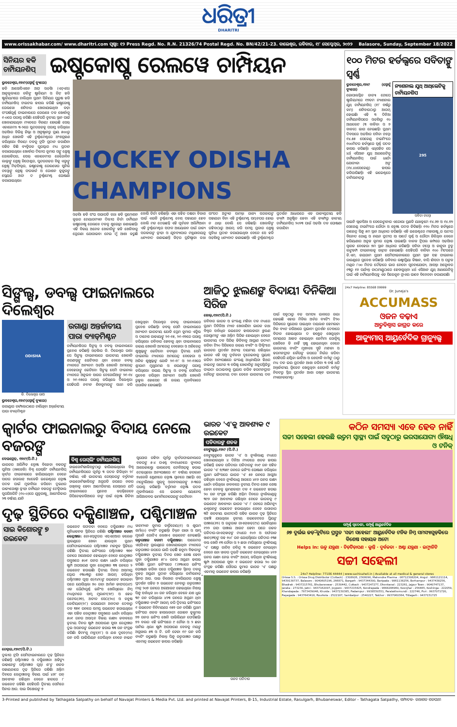ଧରିତ୍ରୀ
DHARITRI
www.orissakhabar.com/ www.dharitri.com ପୃଷ୍ଠା: ୧୨ Press Regd. No. R.N. 21326/74 Postal Regd. No. BN/42/21-23. ବାଲେଶ୍ୱର, ରବିବାର, ୧୮ ସେପ୍ଟେମ୍ବର, ୨୦୨୨ Balasore, Sunday, September 18/2022
ସିନିୟର ହକି ଚାମ୍ପିୟନଶିପ୍
ଇଷ୍ଟକୋଷ୍ଟ ରେଲୱେ ଚାମ୍ପିୟନ
ଭୁବନେଶ୍ୱର,୧୭।୯(ସ୍ପୋର୍ଟ୍ସ ବ୍ୟୁରୋ)
ହକି ଆସୋସିଏଶନ ଅଫ୍ ଓଡ଼ିଶା (ଏଚ୍‌ଏଓ) ଆନୁକୂଲ୍ୟରେ କଳିଙ୍ଗ ଷ୍ଟାଡିୟମ ଓ କିଟ୍ ହକି ଷ୍ଟାଡିୟମରେ ଚାଲିଥିବା ପ୍ରଥମ ସିନିୟର ପୁରୁଷ ହକି ଚାମ୍ପିୟନଶିପ୍ ଟାଇଟଲ ହାସଲ କରିଛି ଇଷ୍ଟକୋଷ୍ଟ ରେଲୱେ। ଶନିବାର ଖେଳାଯାଇଥିବା କଡ଼ା ସଂଘର୍ଷପୂର୍ଣ୍ଣ ଫାଇନାଲରେ ରେଲୱେ ଦଳ ଖୋର୍ଦ୍ଧାକୁ ୧-୦ରେ ପରାସ୍ତ କରିଛି। ସେହିପରି ତୃତୀୟ ସ୍ଥାନ ପାଇଁ ଖେଳାଯାଇଥିବା ମ୍ୟାଚରେ ବିଜୟୀ ହୋଇଛି ସେଲ୍ ଏକାଡେମୀ। ୩-୨ରେ ସୁନ୍ଦରଗଡ଼କୁ ପରାସ୍ତ କରିଥିଲା। ଓଡ଼ିଶାର ବିଭିନ୍ନ ଜିଲ୍ଲା ଓ ଅନୁଷ୍ଠାନରୁ ପ୍ରାୟ ୫୦୦ରୁ ଅଧିକ ଖେଳାଳି ଏହି ଟୁର୍ଣ୍ଣାମେଣ୍ଟରେ ଅଂଶଗ୍ରହଣ କରିଥିଲେ। ବିଜୟୀ ଦଳକୁ ଟ୍ରଫି ପ୍ରଦାନ କରାଯିବା ସହିତ କିଛି ବ୍ୟକ୍ତିଗତ ପୁରସ୍କାର ମଧ୍ୟ ପ୍ରଦାନ କରାଯାଇଥିଲା। ଖୋର୍ଦ୍ଧାର ଦିଲୀପ କୁମାର ସଙ୍କୁ ଶ୍ରେଷ୍ଠ ଗୋଲକିପର, ସେଲ୍ ଏକାଡେମୀର କେରୋବିନ ଲାକ୍ରାଙ୍କୁ ଶ୍ରେଷ୍ଠ ଡିଫେଣ୍ଡର, ସୁନ୍ଦରଗଡ଼ର ବିଜୁ ଏକ୍କାଙ୍କୁ ଶ୍ରେଷ୍ଠ ମିଡ୍‌ଫିଲ୍ଡର, ଇଷ୍ଟକୋଷ୍ଟ ରେଲୱେର ସୁନିଲ ଟପ୍ପୋଙ୍କୁ ଶ୍ରେଷ୍ଠ ଫରୱାର୍ଡ ଓ ରୋଶନ କୁଜୁରଙ୍କୁ ପ୍ଲେୟର ଅଫ ଦ ଟୁର୍ଣ୍ଣାମେଣ୍ଟ ଘୋଷଣା କରାଯାଇଥିଲା।
HOCKEY ODISHA CHAMPIONS
ଓଡ଼ିଶା ହକି ସଂଘ ସଭାପତି ତଥା ହକି ପ୍ରମୋଶନ କୁଇର ଚେୟାରମ୍ୟାନ ଦିଲୀପ ତିର୍କୀ ଚାମ୍ପିୟନ ଇଷ୍ଟକୋଷ୍ଟ ରେଲୱେ ଦଳକୁ ଶୁଭେଚ୍ଛା ଜଣାଇଛନ୍ତି। ଏହି ବିଜୟ ଅନେକ ଖେଳାଳିଙ୍କୁ ହକି ଖେଳିବାକୁ ପ୍ରେରଣା ଯୋଗାଇବା ନେଇ ମୁଁ ଆଶା କରୁଛି ବୋଲି ତିର୍କୀ କହିଛନ୍ତି। ଏହା ସହିତ ଦକ୍ଷତା ବିକାଶ ପାଇଁ ଏଭଳି ଟୁର୍ଣ୍ଣାମେଣ୍ଟ ବେଶ୍ ସହାୟକ ହେବ ବୋଲି ମତ ଦେଇଛନ୍ତି ଏହି ପୂର୍ବତନ ଅଲିମ୍ପିଆନ। ଏହି ଟୁର୍ଣ୍ଣାମେଣ୍ଟର ସଫଳ ଆୟୋଜନ ପାଇଁ ରାଜ୍ୟ ସରକାରଙ୍କ କ୍ରୀଡ଼ା ଓ ଯୁବବ୍ୟାପାର ମନ୍ତ୍ରଣାଳୟକୁ ଧନ୍ୟବାଦ ଜଣାଇଛନ୍ତି କିଟ୍‌ର ପ୍ରତିଷ୍ଠାତା ତଥା ସାଂସଦ ଅଚ୍ୟୁତ ସାମନ୍ତ। ରାଜ୍ୟ ସରକାରଙ୍କ ସହାୟତା ବିନା ଏହି ଟୁର୍ଣ୍ଣାମେଣ୍ଟ ସମ୍ଭବପର ହୋଇ ନ ଥାନ୍ତା ବୋଲି ସେ କହିଛନ୍ତି। ଖେଳାଳିଙ୍କ ରହିବାଠାରୁ ଆରମ୍ଭ କରି ସମସ୍ତ ପ୍ରକାର ଶ୍ରେଷ୍ଠ ସୁବିଧା ପ୍ରଦାନ କରାଯାଇଥିବା ବେଳେ ସେ ହକି ଓଡ଼ିଶାକୁ ଧନ୍ୟବାଦ ଜଣାଇଛନ୍ତି। ଏହି ଟୁର୍ଣ୍ଣାମେଣ୍ଟର ପ୍ରଦର୍ଶନ ଆଧାରରେ ଏକ ରାଜ୍ୟସ୍ତରୀୟ ହକି କ୍ୟାମ୍ପ ଅନୁଷ୍ଠିତ ହେବ। ଏହି କ୍ୟାମ୍ପରୁ ଜାତୀୟ ଚାମ୍ପିୟନଶିପ୍ ୨୦୨୩ ପାଇଁ ଓଡ଼ିଶା ଦଳ ଘୋଷଣା କରାଯିବ।
୧୦୦ ମିଟର ହର୍ଡଲ୍ସରେ ସବିତାଙ୍କୁ ସ୍ୱର୍ଣ୍ଣ
ଭୁବନେଶ୍ୱର,୧୭।୯ (ସ୍ପୋର୍ଟ୍ସ ବ୍ୟୁରୋ)
ଭୋପାଲସ୍ଥିତ ତାତ୍ୟା ଟୋପେ ଷ୍ଟାଡିୟମରେ ୧୭ତମ ନ୍ୟାଶନାଲ ଯୁଥ୍ ଚାମ୍ପିୟନଶିପ୍ (୧୮ ବର୍ଷରୁ କମ୍) ଶନିବାରଠାରୁ ଆରମ୍ଭ ହୋଇଛି। ଏହି ୩ ଦିନିଆ ଚାମ୍ପିୟନଶିପରେ ଓଡ଼ିଶାରୁ ୧୦ ଆଥଲେଟ (୩ ବାଳିକା ଓ ୭ ବାଳକ) ଭାଗ ନେଇଛନ୍ତି। ପ୍ରଥମ ଦିବସରେ ଓଡ଼ିଶାର ସବିତା ଟପ୍ପୋ ୧୪.୫୫ ସେକେଣ୍ଡ ଟାଇମିଂରେ ୧୦୦ମିଟର ହର୍ଡଲ୍ସରେ ସ୍ୱର୍ଣ୍ଣ ପଦକ ହାସଲ କରିଛନ୍ତି। ଏଥିସହିତ ସେ ୪ର୍ଥ ଏସିଆନ ଯୁଥ୍ ଆଥଲେଟିକ୍ସ ଚାମ୍ପିୟନଶିପ୍ ପାଇଁ ଧାର୍ଯ୍ୟ ଯୋଗ୍ୟତା ଅଙ୍କ (୧୪.୪୪ସେକେଣ୍ଡ) ହାସଲ କରିପାରିଛନ୍ତି। ଏହି ଇଭେଣ୍ଟରେ ତାମିଲନାଡ଼ୁର
ନ୍ୟାଶନାଲ ଯୁଥ୍ ଆଥ୍‌ଲେଟିକ୍ସ ଚାମ୍ପିୟନଶିପ
295
ସବିତା ଟପ୍ପୋ
ସାଇନି ଗ୍ଲାଡସିଆ ଓ ତେଲେଙ୍ଗାନାର ଏରୋଲା ପ୍ରଣତି ଯଥାକ୍ରମେ ୧୪.୬୭ ଓ ୧୪.୭୨ ସେକେଣ୍ଡ ଟାଇମିଂରେ ରୌପ୍ୟ ଓ ବ୍ରୋଞ୍ଜ ପଦକ ଜିତିଛନ୍ତି। ୧୧୦ ମିଟର ହର୍ଡଲ୍ସରେ ରାଜେନ୍ଦ୍ର ସିନ୍ଧୁ ୫ମ ସ୍ଥାନ ଅଧିକାର କରିଛନ୍ତି। ଏହି ଇଭେଣ୍ଟରେ ମହାରାଷ୍ଟ୍ରର ସନ୍ଦୀପ ବିନୋଦ ଗୋଣ୍ଡ ଓ ନୟନ ପ୍ରଦୀପ ସା ସାର୍ଦ୍ଦେ ସ୍ୱର୍ଣ୍ଣ ଓ ରୌପ୍ୟ ଜିତିଥିବା ବେଳେ ହରିୟାଣାର ଅନୁଜ କୁମାର ବ୍ରୋଞ୍ଜ ପାଇଛନ୍ତି। ବାଳକ ଟ୍ରିପଲ ଜମ୍ପରେ ଓଡ଼ିଶାର ସ୍ୱାଗତ ବେହେରା ୭ମ ସ୍ଥାନ ଅଧିକାର କରିଛନ୍ତି। ସବିତା ଟପ୍ପୋ ଓ ଜାନୁକା ଟୁଡୁ ଲଙ୍ଗଜମ୍ପ ଫାଇନାଲକୁ ଉନ୍ନୀତ ହୋଇଛନ୍ତି। ସେହିପରି ବାଳିକା ୧୦୦ ମିଟରରେ ଡି.ଏମ୍. ଜୟରାମ ପ୍ରଥମ ସେମିଫାଇନାଲରେ ପ୍ରଥମ ସ୍ଥାନ ସହ ଫାଇନାଲ ରାଉଣ୍ଡରେ ପ୍ରବେଶ କରିଛନ୍ତି। ରବିବାର ଲକ୍ଷ୍ମୀପ୍ରିୟା କିଷାନ, ବାପି ହାଁସଦା ଓ ପଙ୍କଜ ମଣ୍ଡଳ ୮୦୦ ମିଟର ଦୌଡ଼ରେ ଭାଗ ନେବେ। ସୂଚନାଯୋଗ୍ୟ, ଆସନ୍ତା ଅକ୍ଟୋବର ୧୩ରୁ ୧୬ ପର୍ଯ୍ୟନ୍ତ କାଠମାଣ୍ଡୁଠାରେ ହେବାକୁଥିବା ୪ର୍ଥ ଏସିଆନ ଯୁଥ୍ ଆଥଲେଟିକ୍ସ ପାଇଁ ଏହି ଚାମ୍ପିୟନଶିପ୍‌କୁ ଏକ ସିଲେକ୍ସନ ଟ୍ରାଏଲ ଭାବେ ବିବେଚନା କରାଯାଉଛି।
ସିଙ୍ଗଲ୍ସ, ଡବଲ୍ସ ଫାଇନାଲରେ ଦିଲେଶ୍ୱର
ODISHA
କି. ଦିଲେଶ୍ୱର ରାଓ
ଭୁବନେଶ୍ୱର,୧୭।୯(ସ୍ପୋର୍ଟ୍ସ ବ୍ୟୁରୋ)
ଉଗାଣ୍ଡାର କାମ୍ପାଲାଠାରେ ଚାଲିଥିବା ଅନ୍ତର୍ଜାତୀୟ ପାରା ବ୍ୟାଡ୍‌ମିଣ୍ଟନ
ଉଗାଣ୍ଡା ଅନ୍ତର୍ଜାତୀୟ ପାରା ବ୍ୟାଡ୍‌ମିଣ୍ଟନ
ଚାମ୍ପିୟନଶିପର ସିଙ୍ଗଲ୍ସ ଓ ଡବଲ୍ସ ଫାଇନାଲରେ ପ୍ରବେଶ କରିଛନ୍ତି ଓଡ଼ିଶାର କି. ଦିଲେଶ୍ୱର ରାଓ। ସେ ସିଙ୍ଗଲ୍ସ ଫାଇନାଲରେ ଭାରତୀୟ ଖେଳାଳି ଶରଣପ୍ପାଙ୍କୁ ଭେଟିବାର ଥିବା ବେଳେ ଡବଲ୍ସ ମ୍ୟାଚରେ ଅନ୍ୟତମ ଓଡ଼ିଆ ଖେଳାଳି ଅମରେନ୍ଦ୍ର ବେହେରାଙ୍କୁ ଭେଟିବେ। ସିଙ୍ଗଲ୍ସ ସେମି ଫାଇନାଲ ମ୍ୟାଚରେ ଅନୁଭବ ସାଗର ଟେଗୋରିଆଙ୍କୁ ୨୧-୧୪ ଓ ୨୧-୧୫ରେ ପରାସ୍ତ କରିଥିଲେ ଦିଲେଶ୍ୱର। ସେହିପରି ନବୀନ ଶିବକୁମାରଙ୍କୁ ସାଥୀ କରି ଖେଳୁଥିବା ଦିଲେଶ୍ୱର ଡବଲ୍ସ ଫାଇନାଲରେ ପ୍ରବେଶ କରିଛନ୍ତି। ଡବଲ୍ସ ସେମି ଫାଇନାଲରେ ଅନ୍ୟତମ ଭାରତୀୟ ଯୋଡି ପ୍ରେମ କୁମାର ଏକ୍କିଲ ଓ ଦାନେଶ ରାଜାୟାଙ୍କୁ ୨୧-୧୫, ୨୧-୧୭ରେ ପରାସ୍ତ କରିଥିଲେ। ରବିବାର ହେବାକୁ ଥିବା ଫାଇନାଲରେ ଉଭୟ ଖେଳାଳି ଅମରେନ୍ଦ୍ର ବେହେରା ଓ ଅଜିତେନ୍ଦ୍ର ଶୁଖୁଲ୍ଲାଙ୍କୁ ଭେଟିବେ। ଡବଲ୍ସର ଦ୍ୱିତୀୟ ସେମି ଫାଇନାଲ ମ୍ୟାଚରେ ଅମରେନ୍ଦ୍ର ବେହେରା ଓ ଅଜିତ ଶୁଖୁଲ୍ଲାଙ୍କ ଯୋଡି ୨୧-୧୮ ଓ ୨୧-୧୬ରେ ଶ୍ରୀରାମ ମୁଥୁରମଣ ଓ ଶରଣପ୍ପାଙ୍କୁ ପରାସ୍ତ କରିଥିଲେ। ଉଭୟ ସିଙ୍ଗଲ୍ସ ଓ ଡବଲ୍ସ ସେମିରେ ପ୍ରବେଶ କରିଥିବା ଅନ୍ୟତମ ଓଡ଼ିଆ ଖେଳାଳି ରୁହୁଲ ହୋସେନ୍ ଖାଁ ଉଭୟ ମୁକାବିଲାରେ ପରାଜିତ ହୋଇଛନ୍ତି।
ଆଜିଠୁ ଝୁଲଣଙ୍କ ବିଦାୟୀ ଦିନିକିଆ ସିରିଜ
ହୋଭ୍,୧୭।୯(ପି.ଟି.)
ରବିବାର ଭାରତ ଓ ଇଂଲଣ୍ଡ ମହିଳା ଦଳ ମଧ୍ୟରେ ପ୍ରଥମ ଦିନିକିଆ ମ୍ୟାଚ ଖେଳାଯିବ। ଭାରତ ତଥା ବିଶ୍ୱର ସର୍ବାଧିକ ଉଇକେଟ ହାସଲକାରୀ ଝୁଲଣ ଗୋସ୍ୱାମୀଙ୍କ ଏହା ଅନ୍ତିମ ସିରିଜ ହୋଇଥିବା ବେଳେ ଭାରତୀୟ ଦଳ ସିରିଜ୍ ଜିତିବାକୁ ଆପ୍ରାଣ ଉଦ୍ୟମ କରିବ। ଟି୨୦ ସିରିଜରେ ଉଭୟ ବ୍ୟାଟିଂ ଓ ଫିଲ୍ଡିଂରେ ଭାରତର ପ୍ରଦର୍ଶନ ଅତ୍ୟନ୍ତ ଦୟନୀୟ ରହିଥିଲା। ଭାରତ ଏହି ସବୁ ଦୁର୍ବଳତା ଦୂରେଇବାକୁ ପ୍ରୟାସ କରିବ। ଅନ୍ୟପକ୍ଷରେ ଇଂଲଣ୍ଡ ଅଧିନାୟିକା ହିଥର ନାଇଟଙ୍କ ସମେତ ୩ ବରିଷ୍ଠ ଖେଳାଳିଙ୍କ ଅନୁପସ୍ଥିତିରୁ ଫାଇଦା ଉଠାଇବାକୁ ପ୍ରୟାସ କରିବ ହରମନପ୍ରୀତ କୌରଙ୍କ ଭାରତୀୟ ଦଳ। ତେବେ ଭାରତୀୟ ଦଳ ପାଇଁ ସବୁଠାରୁ ବଡ଼ ସମସ୍ୟା ଭାବରେ ଉଭା ହୋଇଛି ଏହାର ମିଡିଲ ଅର୍ଡର ବ୍ୟାଟିଂ। ଟି୨୦ ସିରିଜରେ ସୁଯୋଗ ପାଇଥିବା ଦୟଲାନ ହେମଲତା ନିଜ ବ୍ୟାଟ କରିଆରେ ପ୍ରଭାବୀ ପ୍ରଦର୍ଶନ ଦେବାରେ ବିଫଳ ହୋଇଥିଲେ। ଦ ହଣ୍ଡ୍ରେଡ୍ ଖେଳୁଥିବା ସମୟରେ ଆହତ ହୋଇଥିବା ଜେମିମା ରୋଡ୍ରିଗ୍ସ ଖେଳିବେ କି ନାହିଁ ସ୍ପଷ୍ଟ ହୋଇନଥିବା ବେଳେ ଭାରତୀୟ ବ୍ୟାଟିଂ ମୁଖ୍ୟତଃ ସ୍ମୃତି ମନ୍ଧାନା ଓ ହରମନପ୍ରୀତ କୌରଙ୍କ ଉପରେ ନିର୍ଭର କରିବ। ସେହିପରି ଯସ୍ତିକା ଭାଟିଆ ଓ ଶେଫାଳି ବର୍ମାଙ୍କ ଠାରୁ ମଧ୍ୟ ଦଳ ଭଲ ପ୍ରଦର୍ଶନ ଆଶା କରିବ। ୩ ବର୍ଷ ଧରି ଅନ୍ତର୍ଜାତୀୟ କ୍ରିକେଟ ଖେଳୁଥିବା ଶେଫାଳି ବର୍ମାଙ୍କ ନିକଟରୁ ସ୍ଥିର ପ୍ରଦର୍ଶନ ଆଶା ରଖିବ ଭାରତୀୟ ମ୍ୟାନେଜମେଣ୍ଟ।
24x7 Helpline: 85568 09999
Dr. Juneja's
ACCUMASS
ଓଜନ ବଢ଼ାଏ
ଆତ୍ମବିଶ୍ୱାସ ଜାଗ୍ରତ କରେ
ଆକ୍ୟୁମାସ୍ ଆୟୁର୍ବେଦିକ ଗ୍ରାନ୍ୟୁଲ୍ସ
କ୍ୱାର୍ଟର ଫାଇନାଲରୁ ବିଦାୟ ନେଲେ ବଜରଙ୍ଗ
ବେଲଗ୍ରେଡ୍, ୧୭।୯(ପି.ଟି.)
ଭାରତର ଅଲିମ୍ପିକ ବ୍ରୋଞ୍ଜ ବିଜେତା ବଜରଙ୍ଗ ପୁନିଆ (୬୫କେଜି) ବିଶ୍ୱ ରେସ୍‌ଲିଂ ଚାମ୍ପିୟନଶିପ୍ କ୍ୱାର୍ଟର ଫାଇନାଲରେ ହାରିଯାଇଥିବା ବେଳେ ସାଗର ଜଗଲାନ୍ ୭୪କେଜି ଇଭେଣ୍ଟରେ ବ୍ରୋଞ୍ଜ ପଦକ ପାଇଁ ମୁକାବିଲା କରିବେ। ଦୁଇଥର ରାଜ୍ୟଗୋଷ୍ଠୀ କ୍ରୀଡ଼ା ଚାମ୍ପିୟନ ବଜରଙ୍ଗ ଟେକ୍ନିକାଲ ସୁପରିଅରିଟି (୧୦-୦)ରେ ଯୁକ୍ତରାଷ୍ଟ୍ର ଆମେରିକାର ୨୩ ବର୍ଷୀୟ ଯାନି
ବିଶ୍ୱ ରେସ୍‌ଲିଂ ଚାମ୍ପିୟନଶିପ୍
ଡାଇକୋମିହାଲିସଙ୍କଠାରୁ ହାରିଯାଇଥିଲେ। ବିଶ୍ୱ ଚାମ୍ପିୟନଶିପରେ ପୂର୍ବରୁ ୩ ପଦକ ଜିତିଥିବା ୨୮ ବର୍ଷୀୟ ଏହି ଭାରତୀୟ ରେସ୍‌ଲରଙ୍କ ବର୍ତ୍ତମାନ ଡାଇକୋମିହାଲିସଙ୍କ ଅଗ୍ରଗତି ଉପରେ ନଜର ରଖିବାକୁ ହେବ। ଆମେରିକୀୟ ରେସ୍‌ଲର ଯଦି ଫାଇନାଲରେ ପ୍ରବେଶ କରନ୍ତିତେବେ ରିପିଚେଜ୍‌କରିଆରେ ତାଙ୍କ ପାଇଁ ବ୍ରୋଞ୍ଜ ଜିତିବା ସୁଯୋଗ ରହିବ। ପୂର୍ବରୁ କ୍ୱାର୍ଟରଫାଇନାଲରେ ବଜରଙ୍ଗ ୫-୪ ପଏଣ୍ଟ ବ୍ୟବଧାନରେ କ୍ୟୁବାର ଆଲେଜାଣ୍ଡ୍ରୋ ଭାଲଡେସ୍ ଟୋବିଅର୍‌କୁ ହରାଇ ଦେଇଥିଲେ। ଅନ୍ୟପକ୍ଷରେ ୧୮ ବର୍ଷୀୟ ଜଗଲାନ ୭୪କେଜି ଶ୍ରେଣୀରେ ବ୍ରୋଞ୍ଜ ସ୍ୱାନରେ ଅଛନ୍ତି। ସେ ମଙ୍ଗୋଲିଆର ସୁଲ୍‌ଦ୍ଖୁ ଓଳନବାୟରଙ୍କୁ ୬-୩ରେ ପରାସ୍ତ କରିଛନ୍ତି। ବର୍ତ୍ତମାନ ବ୍ରୋଞ୍ଜ ପଦକ ମୁକାବିଲାରେ ସେ ଇରାନର ୟୋନେସ୍ ଅଲିଆକବର ଇମାମିଚୋଘେଇଙ୍କୁ ଭେଟିବେ।
ଦୃଢ଼ ସ୍ଥିତିରେ ଦକ୍ଷିଣାଞ୍ଚଳ, ପଶ୍ଚିମାଞ୍ଚଳ
ସାଇ କିଶୋରଙ୍କୁ ୭ ଉଇକେଟ
ଚେନ୍ନାଇ,୧୭।୯(ପି.ଟି.)
ଦୁଲୀପ ଟ୍ରଫି ସେମିଫାଇନାଲରେ ଦୃଢ଼ ସ୍ଥିତିରେ ରହିଛନ୍ତି ପଶ୍ଚିମାଞ୍ଚଳ ଓ ଦକ୍ଷିଣାଞ୍ଚଳ। ଅଜିଙ୍କ୍ୟ ରାହାନେଙ୍କ ପଶ୍ଚିମାଞ୍ଚଳ ପୃଥ୍ୱୀ ଶ'ଙ୍କ ଶତକ ସହାୟତାରେ ଦୃଢ଼ ସ୍ଥିତିରେ ରହିଛି। ଅନ୍ତିମ ଦିନରେ କେନ୍ଦ୍ରାଞ୍ଚଳକୁ ବିଜୟ ପାଇଁ ୪୬୮ ରନ୍ ଆବଶ୍ୟକ ରହିଥିବା ବେଳେ ହାତରେ ୮ ଉଇକେଟ ରହିଛି। ସେହିପରି ଦ୍ୱିତୀୟ ସେମିରେ ସିନାର ଆର. ସାଇ କିଶୋରଙ୍କ ୭
ଉଇକେଟ ସଫଳତା ବଳରେ ଦକ୍ଷିଣାଞ୍ଚଳ ମଧ୍ୟ ସୁବିଧାଜନକ ସ୍ଥିତିରେ ରହିଛି। ପଶ୍ଚିମାଞ୍ଚଳ ବନାମ କେନ୍ଦ୍ରାଞ୍ଚଳ: କୋଏମ୍ବାଟୁରର ଏସ୍‌ଏନ୍‌ଆର କଲେଜ ଗ୍ରାଉଣ୍ଡରେ ଖେଳା ଯାଉଥିବା ପ୍ରଥମ ସେମିଫାଇନାଲରେ ପଶ୍ଚିମାଞ୍ଚଳ ମଜବୁତ ସ୍ଥିତିରେ ରହିଛି। ଦ୍ୱିତୀୟ ଇନିଂସରେ ପଶ୍ଚିମାଞ୍ଚଳ ୩୭୧ ରନରେ ଅଲଆଉଟ ହୋଇଥିବା ବେଳେ କେନ୍ଦ୍ରାଞ୍ଚଳ ସମ୍ମୁଖରେ ୫୦୧ ରନର ଲକ୍ଷ୍ୟ ଧାର୍ଯ୍ୟ କରିଥିଲା। ଷ୍ଟମ୍ପ ଅପସାରଣ ସୁଦ୍ଧା କେନ୍ଦ୍ରାଞ୍ଚଳ ୩୩ ରନରେ ୨ ଉଇକେଟ ହରାଇଛି। ଦ୍ୱିତୀୟ ଦିନର ଅସମାପ୍ତ ସ୍କୋର ୧୩୦।୩ରୁ ଖେଳ ଆରମ୍ଭ କରିଥିବା ପଶ୍ଚିମାଞ୍ଚଳ ପୃଥ୍ୱୀ ଶ(୧୪୨)ଙ୍କ ଉଇକେଟ ହରାଇବା ପରେ ଯୋଗିଥିଲା ୭୦ ରନ୍। ଅର୍ମାନ ଜାଫର(୪୯) ଏକ ଧୈର୍ଯ୍ୟପୂର୍ଣ୍ଣ ଇନିଂସ ଖେଳିଥିଲେ। ନିମ୍ନ ମଧ୍ୟକ୍ରମରେ ସାମ୍ସ ମୁଲାନୀ(୨୯) ଓ ହେତ ପଟେଲ(୬୭), ଅତୀତ ସେଠ(୨୦) ଓ ତନୁଷ କୋଟିୟାନ(୨୮) ଉପଯୋଗୀ ଅବଦାନ ଦେବାରୁ ଦଳ ୩୭୧ ରନରେ ସମସ୍ତ ଉଇକେଟ ହରାଇଥିଲା। ଏହା ସହିତ କେନ୍ଦ୍ରାଞ୍ଚଳ ସମ୍ମୁଖରେ ଧାର୍ଯ୍ୟ କରିଥିଲା ୫୦୧ ରନର ଅସମ୍ଭବ ବିଜୟ ଲକ୍ଷ୍ୟ। ଜବାବରେ ତୃତୀୟ ଦିନର ଷ୍ଟମ୍ପ ଅପସାରଣ ସୁଦ୍ଧା କେନ୍ଦ୍ରାଞ୍ଚଳ ଦୁଇ ଓପନରଙ୍କ ଉଇକେଟ ହରାଇ ୩୩ ରନ ସଂଗ୍ରହ କରିଛି। ହିମାଂଶୁ ମନ୍ତ୍ରୀ(୧୮) ଓ ଯଶ ଦୁବେ(୧୪) ରନ କରି ପାଭିଲିୟନ ଫେରିଥିବା ବେଳେ ନାଇଟ ୱାଚମ୍ୟାନ କୁମାର କାର୍ତ୍ତିକେୟ(୧) ଓ ଶୁଭମ ଶର୍ମା(୦) ବ୍ୟାଟିଂ କରୁଛନ୍ତି। ଚିନ୍ତନ ଗାଜା ଓ ସାମ୍ସ ମୁଲାନି ଗୋଟିଏ ଲେଖାଏ ଉଇକେଟ ନେଇଛନ୍ତି। ଉତ୍ତରାଞ୍ଚଳ ବନାମ ଦକ୍ଷିଣାଞ୍ଚଳ: ସାଲେମର ଏସ୍‌ସିଏଫ୍ ଗ୍ରାଉଣ୍ଡରେ ଖେଳାଯାଉଥିବା ମ୍ୟାଚରେ ଉତ୍ତରାଞ୍ଚଳ ଉପରେ ଭାରି ପଡ଼ିଛି ହନୁମା ବିହାରୀଙ୍କ ଦକ୍ଷିଣାଞ୍ଚଳ। ତୃତୀୟ ଦିନର ଖେଳ ଶେଷ ହେବା ସୁଦ୍ଧା ଦକ୍ଷିଣାଞ୍ଚଳ ୫୮୦ ରନର ଅଗ୍ରଣୀ ହାସଲ କରିଛି। ପ୍ରଥମ ଇନିଂସରେ ୮/୬୩୦ରେ ଇନିଂସ ଘୋଷଣା କରିବା ପରେ ଦକ୍ଷିଣାଞ୍ଚଳ ସ୍ପିନର ଦଳକୁ ବୃହତ୍ ଅଗ୍ରଣୀ ପ୍ରଦାନ କରିଥିଲେ। ତାମିଲନାଡ଼ୁ ସ୍ପିନର ଆର. ସାଇ କିଶୋର କ୍ୟାରିୟରର ଶ୍ରେଷ୍ଠ ପ୍ରଦର୍ଶନ ସହିତ ୭ ଉଇକେଟ ନେବାରୁ ଉତ୍ତରାଞ୍ଚଳ ମାତ୍ର ୨୦୭ ରନରେ ଅଲଆଉଟ ହୋଇଥିଲା। ନିଶାନ୍ତ ସିନ୍ଧୁ ସର୍ବାଧିକ ୪୦ ରନ କରିଥିବା ବେଳେ ଯଶ ଧୁଲ ୩୯ ରନ କରିଥିଲେ। ୪୨୩ ରନରେ ଅଗ୍ରଣୀ ଥିବା ଦକ୍ଷିଣାଞ୍ଚଳ ବ୍ୟାଟିଂ ଆରମ୍ଭ କରି ଦ୍ୱିତୀୟ ଇନିଂସରେ ୧ ଉଇକେଟ ବିନିମୟରେ ୧୫୭ ରନ କରିଛି। ପ୍ରଥମ ଇନିଂସର ଶତକ ହାସଲକାରୀ ରୋହନ କୁନ୍ନୁମଲ ୭୭ ରନର ଇନିଂସ ଖେଳି ପାଭିଲିୟନ ଫେରିଛନ୍ତି। ୭୨ ବଲର ଏହି ଇନିଂସରେ ୯ ଚୌକା ଓ ୨ ଛକା ସାମିଲ ଥିଲା। ଷ୍ଟମ୍ପ ଅପସାରଣ ବେଳକୁ ମୟଙ୍କ ଅଗ୍ରୱାଲ ୫୩ ଓ ଟି. ରବି ତେଜା ୧୯ ରନ କରି ବ୍ୟାଟିଂ କରୁଛନ୍ତି। ନିଶାନ୍ତ ସିନ୍ଧୁ ଉତ୍ତରାଞ୍ଚଳ ପକ୍ଷରୁ ଏକମାତ୍ର ଉଇକେଟ ହାସଲ କରିଛନ୍ତି।
ଭାରତ 'ଏ'କୁ ଆବଶ୍ୟକ ୯ ଉଇକେଟ
ପତିଦାରଙ୍କ ଶତକ
ବେଙ୍ଗାଲୁରୁ,୧୭।୯ (ପି.ଟି.)
ବେଙ୍ଗାଲୁରୁରେ ଭାରତ 'ଏ' ଓ ନ୍ୟୁଜିଲାଣ୍ଡ ମଧ୍ୟରେ ଖେଳାଯାଉଥିବା ୪ ଦିନିଆ ମ୍ୟାଚରେ ଶତକ ହାସଲ କରିଛନ୍ତି ରଜତ ପତିଦାର। ପତିଦାରଙ୍କ ୧୦୯ ରନ ସହିତ ଭାରତ 'ଏ' ୭/୩୫୯ ରନରେ ଇନିଂସ ଘୋଷଣା କରିଥିଲା। ପ୍ରଥମ ଇନିଂସରେ ଭାରତ 'ଏ' ୫୬ ରନରେ ଆଗୁଆ ରହିଥିବା ବେଳେ ନ୍ୟୁଜିଲାଣ୍ଡ ଆଗରେ ୪୧୬ ରନର ଲକ୍ଷ୍ୟ ଧାର୍ଯ୍ୟ କରିଥିଲା। ଜବାବରେ ତୃତୀୟ ଦିନର ଖେଳ ଶେଷ ହେବା ବେଳକୁ ଭ୍ରମଣକାରୀ ଦଳ ୧ ଉଇକେଟ ହରାଇ ୨୦ ରନ ସଂଗ୍ରହ କରିଛି। ଅନ୍ତିମ ଦିନରେ ନ୍ୟୁଜିଲାଣ୍ଡକୁ ୩୯୬ ରନ ଆବଶ୍ୟକ ରହିଥିବା ବେଳେ ଭାରତକୁ ୯ ଉଇକେଟ ଆବଶ୍ୟକ। ଭାରତ 'ଏ' ୮ ରନରେ ଅଭିମନ୍ୟୁ ଈଶ୍ୱରନଙ୍କ ଉଇକେଟ ହରାଇଥିଲା। ତେବେ ଲଗାତାର ୩ଟି ଶତକୀୟ ଭାଗୀଦାରି ସହିତ ଭାରତ ଦୃଢ଼ ସ୍ଥିତିରେ ପହଞ୍ଚି ଯାଇଥିଲା। ତୃତୀୟ ଉଇକେଟରେ ପ୍ରିୟଙ୍କ ପାଞ୍ଚାଲ(୬୨) ଓ ଋତୁରାଜ ଗାଏକ୍‌ୱାଡ଼(୯୪) ଯୋଡିଥିଲେ ୧୨୨ ରନ୍। ପାଞ୍ଚାଲ ଆଉଟ ହେବା ପରେ ରଜତ ପତିଦାର-ଗାଏକ୍‌ୱାଡ଼ଙ୍କ ମଧ୍ୟରେ ୧୦୨ ଓ ସର୍ଫରାଜ ଖାନ(୬୩)ଙ୍କ ସହ ୧୦୮ ରନ ଯୋଡ଼ିଥିଲେ। ପତିଦାର ୧୩୫ ବଲ ଖେଳି ୧୩ ଚୌକା ଓ ୨ ଛକା ମାରିଥିଲେ। ନ୍ୟୁଜିଲାଣ୍ଡ 'ଏ' ପକ୍ଷରୁ ରାଚିନ୍ ରବିନ୍ଦ୍ର ୩ ଉଇକେଟ ନେଇଥିବା ବେଳେ ଜୋ ୱାକର ଦୁଇଟି ଉଇକେଟ ନେଇଥିଲେ। ୪୧୬ ରନର ଲକ୍ଷ୍ୟ ନେଇ ବ୍ୟାଟିଂ ଆରମ୍ଭ କରିଥିବା ନ୍ୟୁଜିଲାଣ୍ଡ ଷ୍ଟମ୍ପ ଅପସାରଣ ସୁଦ୍ଧା ୧ ଉଇକେଟ ହରାଇ ୨୦ ରନ ସଂଗ୍ରହ କରିଛି। ସୌରଭ କୁମାର ଭାରତ 'ଏ' ପକ୍ଷରୁ ଏକମାତ୍ର ଉଇକେଟ ହାସଲ କରିଛନ୍ତି।
ରଜତ ପତିଦାର
କଠିନ ସମସ୍ୟା ଏବେ ହେବ ନାହିଁ
ସଚ୍ଚୀ ସହେଲୀ ହେଉଛି ଉତ୍ତମ ସ୍ୱାସ୍ଥ୍ୟ ପାଇଁ ସବୁଠାରୁ ଭରସାଯୋଗ୍ୟ ଔଷଧି ଓ ଟନିକ୍
ସମ୍ପୂର୍ଣ୍ଣ ସ୍ୱଦେଶୀ, ସମ୍ପୂର୍ଣ୍ଣ ଆୟୁର୍ବେଦିକ
୬୭ ଦୁର୍ଲଭ ଜଡ଼ି-ବୁଟିରେ ପ୍ରସ୍ତୁତ 'ସଚ୍ଚୀ ସହେଲୀ' ଆୟୁର୍ବେଦିକ ଟନିକ ନିମ୍ନ ସମସ୍ୟାଗୁଡ଼ିକରେ ବିଶେଷ ସହାୟକ ଅଟେ।
Helps in: ଋତୁ ଯନ୍ତ୍ରଣା · ଚିଡ଼ିଚିଡ଼ାପଣ · କ୍ଳାନ୍ତି · ଦୁର୍ବଳତା · ଅଣ୍ଟା ଯନ୍ତ୍ରଣା · ଇମ୍ୟୁନିଟି
ସଚ୍ଚୀ ସହେଲୀ
24x7 Helpline: 77106 44444 | www.sachisaheli.in | Available at all medical & general stores
Orissa S.S. : Orissa Drug Distributor (Cuttack) : 2308926, 2308090, Mahendra Pharma : 06712308204, Angul : 9861121114, 9439138737, Balasore : 9040605196, 266871, Bargarh : 9437344300, Baripada : 9861138256, Berhampur : 9437438256, Bhadrak : 9437215761, Bhubaneswar : 2530442, Cuttack : 9437247277, Dhenkanal : 223261, Jajpur Town : 9040747137, Jaraka : 273230, Jatni : 9437162097, Jeypore : 9437215425, Kendrapada : 9668286960, Keonjhar : 256465, Keshinga : 222059, Khandapada : 7873439046, Khurda : 9437230385, Padampur : 9938550551, Paralakhemundi : 222746, Puri : 9937071720, Rayagada : 9437643418, Rourkela : 2522187, Sambalpur : 2540227, Talcher : 9937060364, Titlagarh : 9437151725
3-Printed and published by Tathagata Satpathy on behalf of Navajat Printers & Media Pvt. Ltd. and printed at Navajat Printers, B-15, Industrial Estate, Rasulgarh, Bhubaneswar, Editor - Tathagata Satpathy, ସମ୍ପାଦକ- ତଥାଗତ ସତପଥୀ